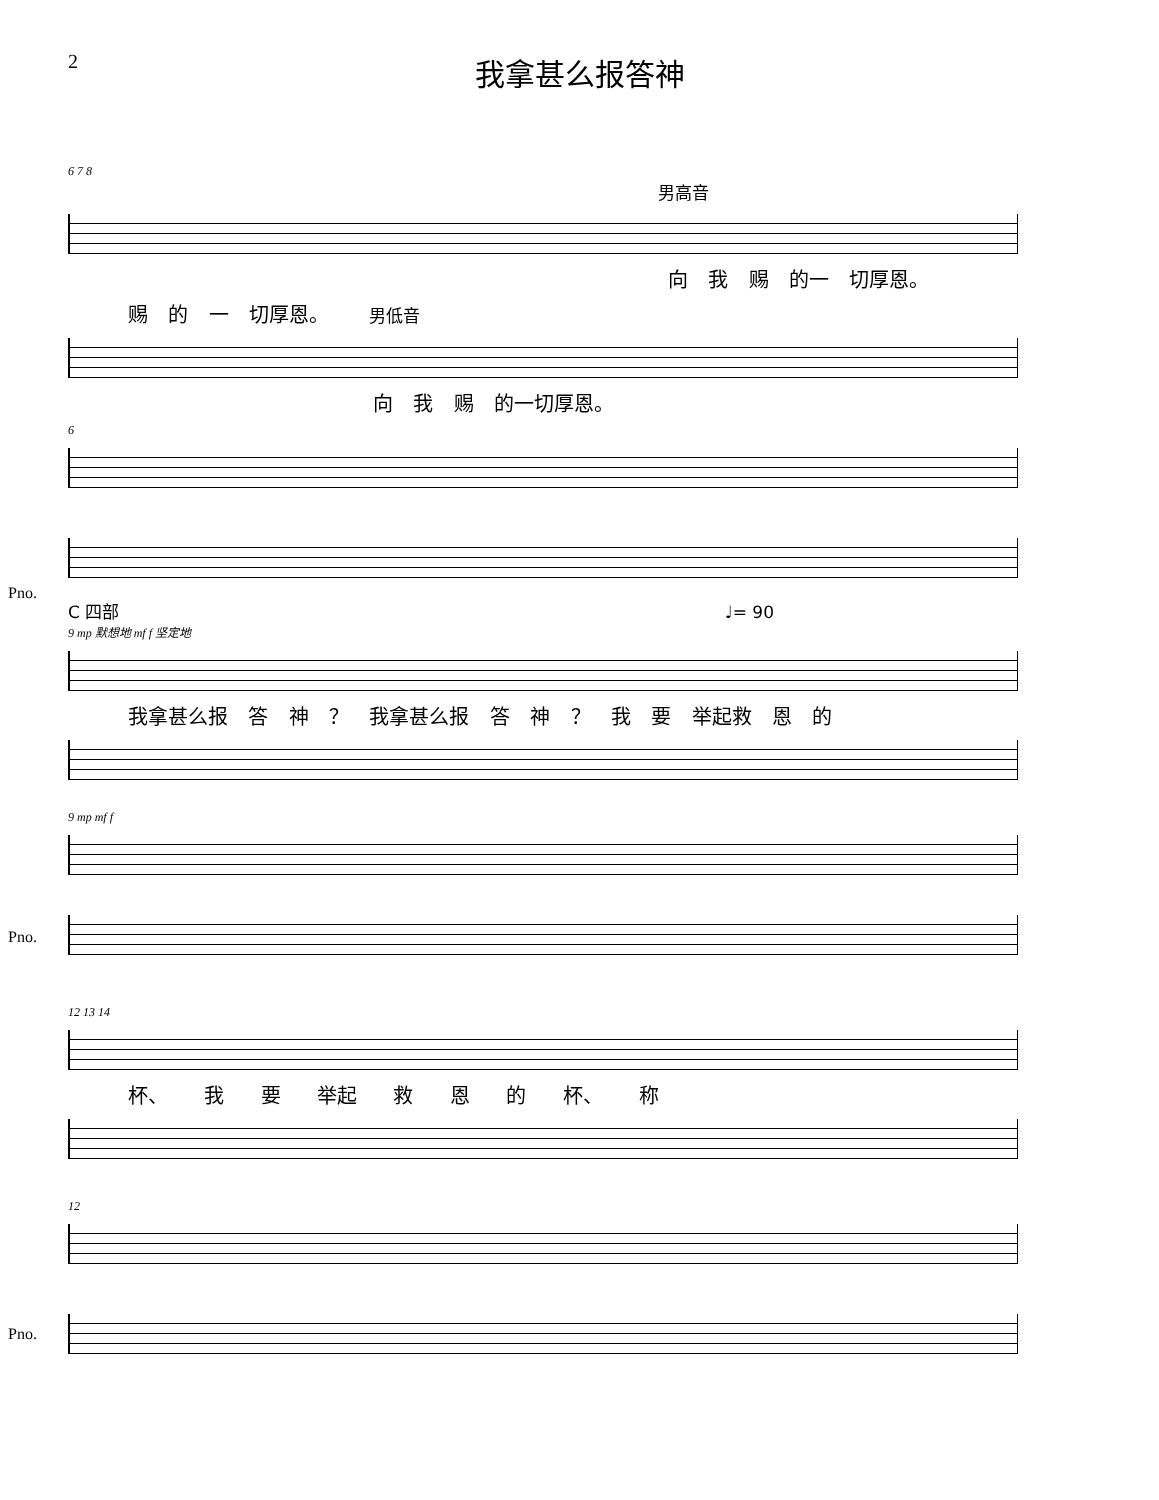2
我拿甚么报答神
6 7 8
男高音
向 我 赐 的一 切厚恩。
赐 的 一 切厚恩。 男低音
向 我 赐 的一切厚恩。
6
Pno.
C 四部 ♩= 90
9 mp 默想地 mf f 坚定地
我拿甚么报 答 神 ？ 我拿甚么报 答 神 ？ 我 要 举起救 恩 的
9 mp mf f
Pno.
12 13 14
杯、 我 要 举起 救 恩 的 杯、 称
12
Pno.